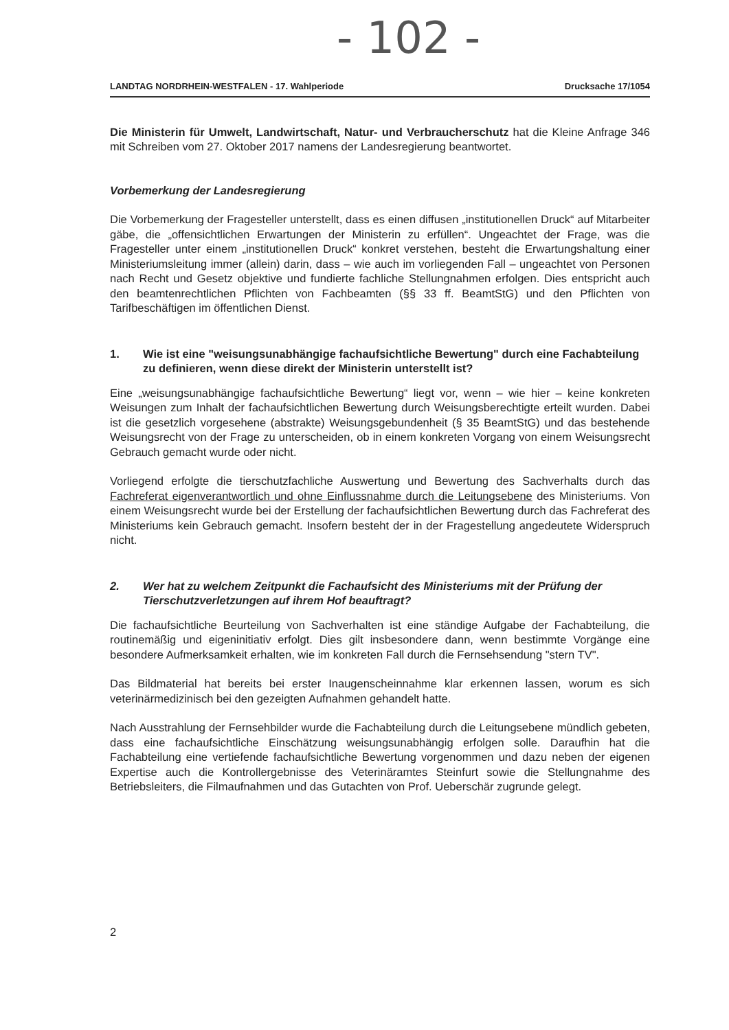- 102 -
LANDTAG NORDRHEIN-WESTFALEN - 17. Wahlperiode Drucksache 17/1054
Die Ministerin für Umwelt, Landwirtschaft, Natur- und Verbraucherschutz hat die Kleine Anfrage 346 mit Schreiben vom 27. Oktober 2017 namens der Landesregierung beantwortet.
Vorbemerkung der Landesregierung
Die Vorbemerkung der Fragesteller unterstellt, dass es einen diffusen „institutionellen Druck“ auf Mitarbeiter gäbe, die „offensichtlichen Erwartungen der Ministerin zu erfüllen“. Ungeachtet der Frage, was die Fragesteller unter einem „institutionellen Druck“ konkret verstehen, besteht die Erwartungshaltung einer Ministeriumsleitung immer (allein) darin, dass – wie auch im vorliegenden Fall – ungeachtet von Personen nach Recht und Gesetz objektive und fundierte fachliche Stellungnahmen erfolgen. Dies entspricht auch den beamtenrechtlichen Pflichten von Fachbeamten (§§ 33 ff. BeamtStG) und den Pflichten von Tarifbeschäftigen im öffentlichen Dienst.
1. Wie ist eine "weisungsunabhängige fachaufsichtliche Bewertung" durch eine Fachabteilung zu definieren, wenn diese direkt der Ministerin unterstellt ist?
Eine „weisungsunabhängige fachaufsichtliche Bewertung“ liegt vor, wenn – wie hier – keine konkreten Weisungen zum Inhalt der fachaufsichtlichen Bewertung durch Weisungsberechtigte erteilt wurden. Dabei ist die gesetzlich vorgesehene (abstrakte) Weisungsgebundenheit (§ 35 BeamtStG) und das bestehende Weisungsrecht von der Frage zu unterscheiden, ob in einem konkreten Vorgang von einem Weisungsrecht Gebrauch gemacht wurde oder nicht.
Vorliegend erfolgte die tierschutzfachliche Auswertung und Bewertung des Sachverhalts durch das Fachreferat eigenverantwortlich und ohne Einflussnahme durch die Leitungsebene des Ministeriums. Von einem Weisungsrecht wurde bei der Erstellung der fachaufsichtlichen Bewertung durch das Fachreferat des Ministeriums kein Gebrauch gemacht. Insofern besteht der in der Fragestellung angedeutete Widerspruch nicht.
2. Wer hat zu welchem Zeitpunkt die Fachaufsicht des Ministeriums mit der Prüfung der Tierschutzverletzungen auf ihrem Hof beauftragt?
Die fachaufsichtliche Beurteilung von Sachverhalten ist eine ständige Aufgabe der Fachabteilung, die routinemäßig und eigeninitiativ erfolgt. Dies gilt insbesondere dann, wenn bestimmte Vorgänge eine besondere Aufmerksamkeit erhalten, wie im konkreten Fall durch die Fernsehsendung "stern TV".
Das Bildmaterial hat bereits bei erster Inaugenscheinnahme klar erkennen lassen, worum es sich veterinärmedizinisch bei den gezeigten Aufnahmen gehandelt hatte.
Nach Ausstrahlung der Fernsehbilder wurde die Fachabteilung durch die Leitungsebene mündlich gebeten, dass eine fachaufsichtliche Einschätzung weisungsunabhängig erfolgen solle. Daraufhin hat die Fachabteilung eine vertiefende fachaufsichtliche Bewertung vorgenommen und dazu neben der eigenen Expertise auch die Kontrollergebnisse des Veterinäramtes Steinfurt sowie die Stellungnahme des Betriebsleiters, die Filmaufnahmen und das Gutachten von Prof. Ueberschär zugrunde gelegt.
2